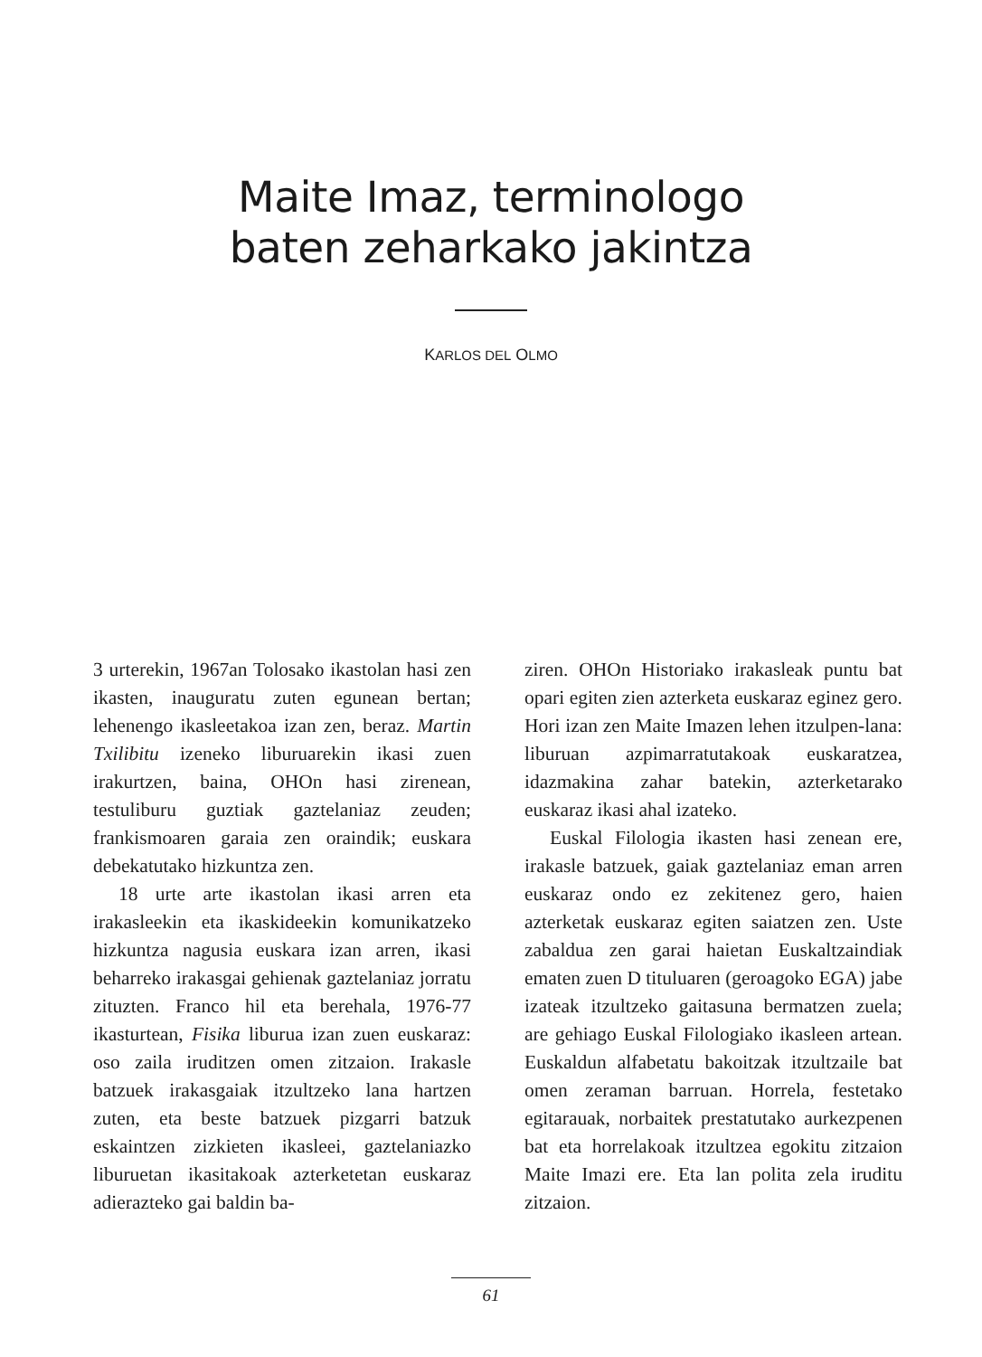Maite Imaz, terminologo
baten zeharkako jakintza
KARLOS DEL OLMO
3 urterekin, 1967an Tolosako ikastolan hasi zen ikasten, inauguratu zuten egunean bertan; lehenengo ikasleetakoa izan zen, beraz. Martin Txilibitu izeneko liburuarekin ikasi zuen irakurtzen, baina, OHOn hasi zirenean, testuliburu guztiak gaztelaniaz zeuden; frankismoaren garaia zen oraindik; euskara debekatutako hizkuntza zen.
18 urte arte ikastolan ikasi arren eta irakasleekin eta ikaskideekin komunikatzeko hizkuntza nagusia euskara izan arren, ikasi beharreko irakasgai gehienak gaztelaniaz jorratu zituzten. Franco hil eta berehala, 1976-77 ikasturtean, Fisika liburua izan zuen euskaraz: oso zaila iruditzen omen zitzaion. Irakasle batzuek irakasgaiak itzultzeko lana hartzen zuten, eta beste batzuek pizgarri batzuk eskaintzen zizkieten ikasleei, gaztelaniazko liburuetan ikasitakoak azterketetan euskaraz adierazteko gai baldin ba-
ziren. OHOn Historiako irakasleak puntu bat opari egiten zien azterketa euskaraz eginez gero. Hori izan zen Maite Imazen lehen itzulpen-lana: liburuan azpimarratutakoak euskaratzea, idazmakina zahar batekin, azterketarako euskaraz ikasi ahal izateko.
Euskal Filologia ikasten hasi zenean ere, irakasle batzuek, gaiak gaztelaniaz eman arren euskaraz ondo ez zekitenez gero, haien azterketak euskaraz egiten saiatzen zen. Uste zabaldua zen garai haietan Euskaltzaindiak ematen zuen D tituluaren (geroagoko EGA) jabe izateak itzultzeko gaitasuna bermatzen zuela; are gehiago Euskal Filologiako ikasleen artean. Euskaldun alfabetatu bakoitzak itzultzaile bat omen zeraman barruan. Horrela, festetako egitarauak, norbaitek prestatutako aurkezpenen bat eta horrelakoak itzultzea egokitu zitzaion Maite Imazi ere. Eta lan polita zela iruditu zitzaion.
61